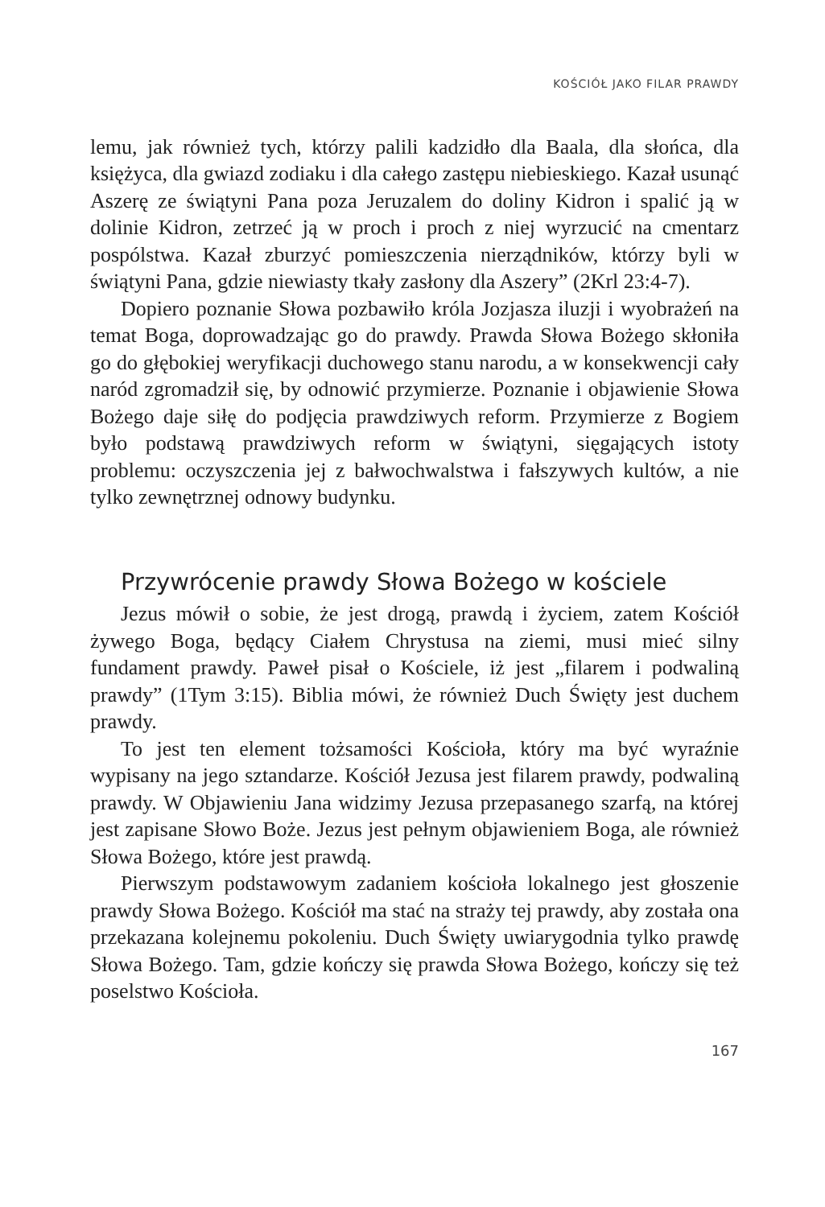KOŚCIÓŁ JAKO FILAR PRAWDY
lemu, jak również tych, którzy palili kadzidło dla Baala, dla słońca, dla księżyca, dla gwiazd zodiaku i dla całego zastępu niebieskiego. Kazał usunąć Aszerę ze świątyni Pana poza Jeruzalem do doliny Kidron i spalić ją w dolinie Kidron, zetrzeć ją w proch i proch z niej wyrzucić na cmentarz pospólstwa. Kazał zburzyć pomieszczenia nierządników, którzy byli w świątyni Pana, gdzie niewiasty tkały zasłony dla Aszery” (2Krl 23:4-7).
Dopiero poznanie Słowa pozbawiło króla Jozjasza iluzji i wyobrażeń na temat Boga, doprowadzając go do prawdy. Prawda Słowa Bożego skłoniła go do głębokiej weryfikacji duchowego stanu narodu, a w konsekwencji cały naród zgromadził się, by odnowić przymierze. Poznanie i objawienie Słowa Bożego daje siłę do podjęcia prawdziwych reform. Przymierze z Bogiem było podstawą prawdziwych reform w świątyni, sięgających istoty problemu: oczyszczenia jej z bałwochwalstwa i fałszywych kultów, a nie tylko zewnętrznej odnowy budynku.
Przywrócenie prawdy Słowa Bożego w kościele
Jezus mówił o sobie, że jest drogą, prawdą i życiem, zatem Kościół żywego Boga, będący Ciałem Chrystusa na ziemi, musi mieć silny fundament prawdy. Paweł pisał o Kościele, iż jest „filarem i podwaliną prawdy” (1Tym 3:15). Biblia mówi, że również Duch Święty jest duchem prawdy.
To jest ten element tożsamości Kościoła, który ma być wyraźnie wypisany na jego sztandarze. Kościół Jezusa jest filarem prawdy, podwaliną prawdy. W Objawieniu Jana widzimy Jezusa przepasanego szarfą, na której jest zapisane Słowo Boże. Jezus jest pełnym objawieniem Boga, ale również Słowa Bożego, które jest prawdą.
Pierwszym podstawowym zadaniem kościoła lokalnego jest głoszenie prawdy Słowa Bożego. Kościół ma stać na straży tej prawdy, aby została ona przekazana kolejnemu pokoleniu. Duch Święty uwiarygodnia tylko prawdę Słowa Bożego. Tam, gdzie kończy się prawda Słowa Bożego, kończy się też poselstwo Kościoła.
167